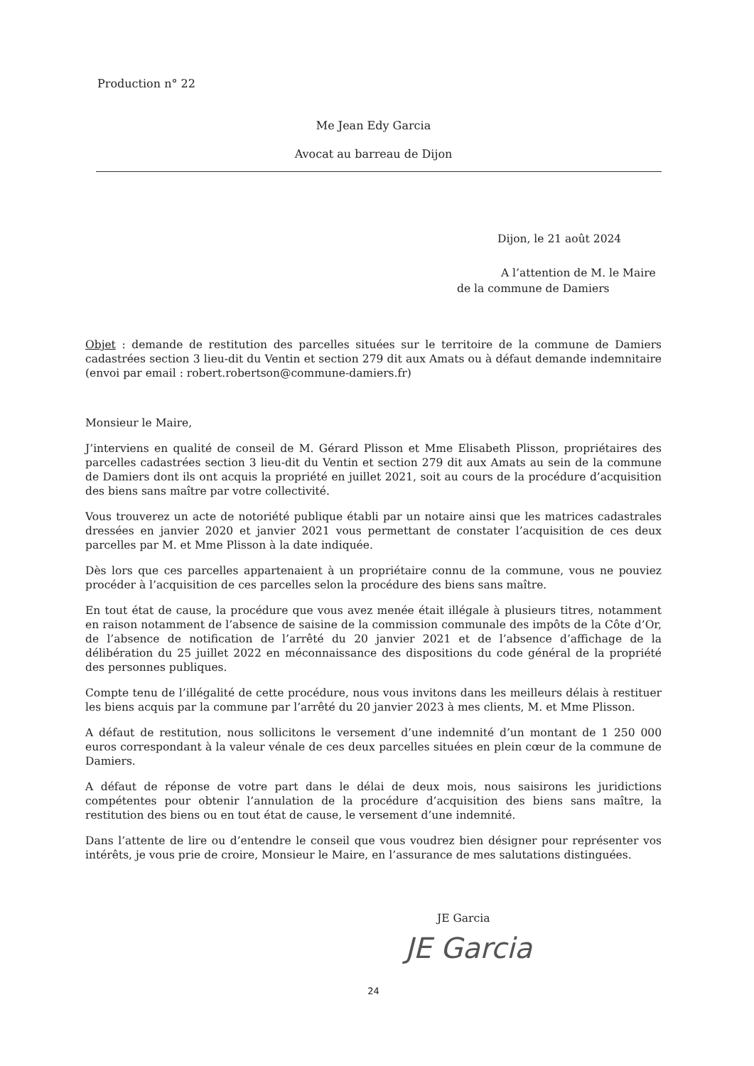Production n° 22
Me Jean Edy Garcia
Avocat au barreau de Dijon
Dijon, le 21 août 2024
A l’attention de M. le Maire
de la commune de Damiers
Objet : demande de restitution des parcelles situées sur le territoire de la commune de Damiers cadastrées section 3 lieu-dit du Ventin et section 279 dit aux Amats ou à défaut demande indemnitaire (envoi par email : robert.robertson@commune-damiers.fr)
Monsieur le Maire,
J’interviens en qualité de conseil de M. Gérard Plisson et Mme Elisabeth Plisson, propriétaires des parcelles cadastrées section 3 lieu-dit du Ventin et section 279 dit aux Amats au sein de la commune de Damiers dont ils ont acquis la propriété en juillet 2021, soit au cours de la procédure d’acquisition des biens sans maître par votre collectivité.
Vous trouverez un acte de notoriété publique établi par un notaire ainsi que les matrices cadastrales dressées en janvier 2020 et janvier 2021 vous permettant de constater l’acquisition de ces deux parcelles par M. et Mme Plisson à la date indiquée.
Dès lors que ces parcelles appartenaient à un propriétaire connu de la commune, vous ne pouviez procéder à l’acquisition de ces parcelles selon la procédure des biens sans maître.
En tout état de cause, la procédure que vous avez menée était illégale à plusieurs titres, notamment en raison notamment de l’absence de saisine de la commission communale des impôts de la Côte d’Or, de l’absence de notification de l’arrêté du 20 janvier 2021 et de l’absence d’affichage de la délibération du 25 juillet 2022 en méconnaissance des dispositions du code général de la propriété des personnes publiques.
Compte tenu de l’illégalité de cette procédure, nous vous invitons dans les meilleurs délais à restituer les biens acquis par la commune par l’arrêté du 20 janvier 2023 à mes clients, M. et Mme Plisson.
A défaut de restitution, nous sollicitons le versement d’une indemnité d’un montant de 1 250 000 euros correspondant à la valeur vénale de ces deux parcelles situées en plein cœur de la commune de Damiers.
A défaut de réponse de votre part dans le délai de deux mois, nous saisirons les juridictions compétentes pour obtenir l’annulation de la procédure d’acquisition des biens sans maître, la restitution des biens ou en tout état de cause, le versement d’une indemnité.
Dans l’attente de lire ou d’entendre le conseil que vous voudrez bien désigner pour représenter vos intérêts, je vous prie de croire, Monsieur le Maire, en l’assurance de mes salutations distinguées.
JE Garcia
JE Garcia
24